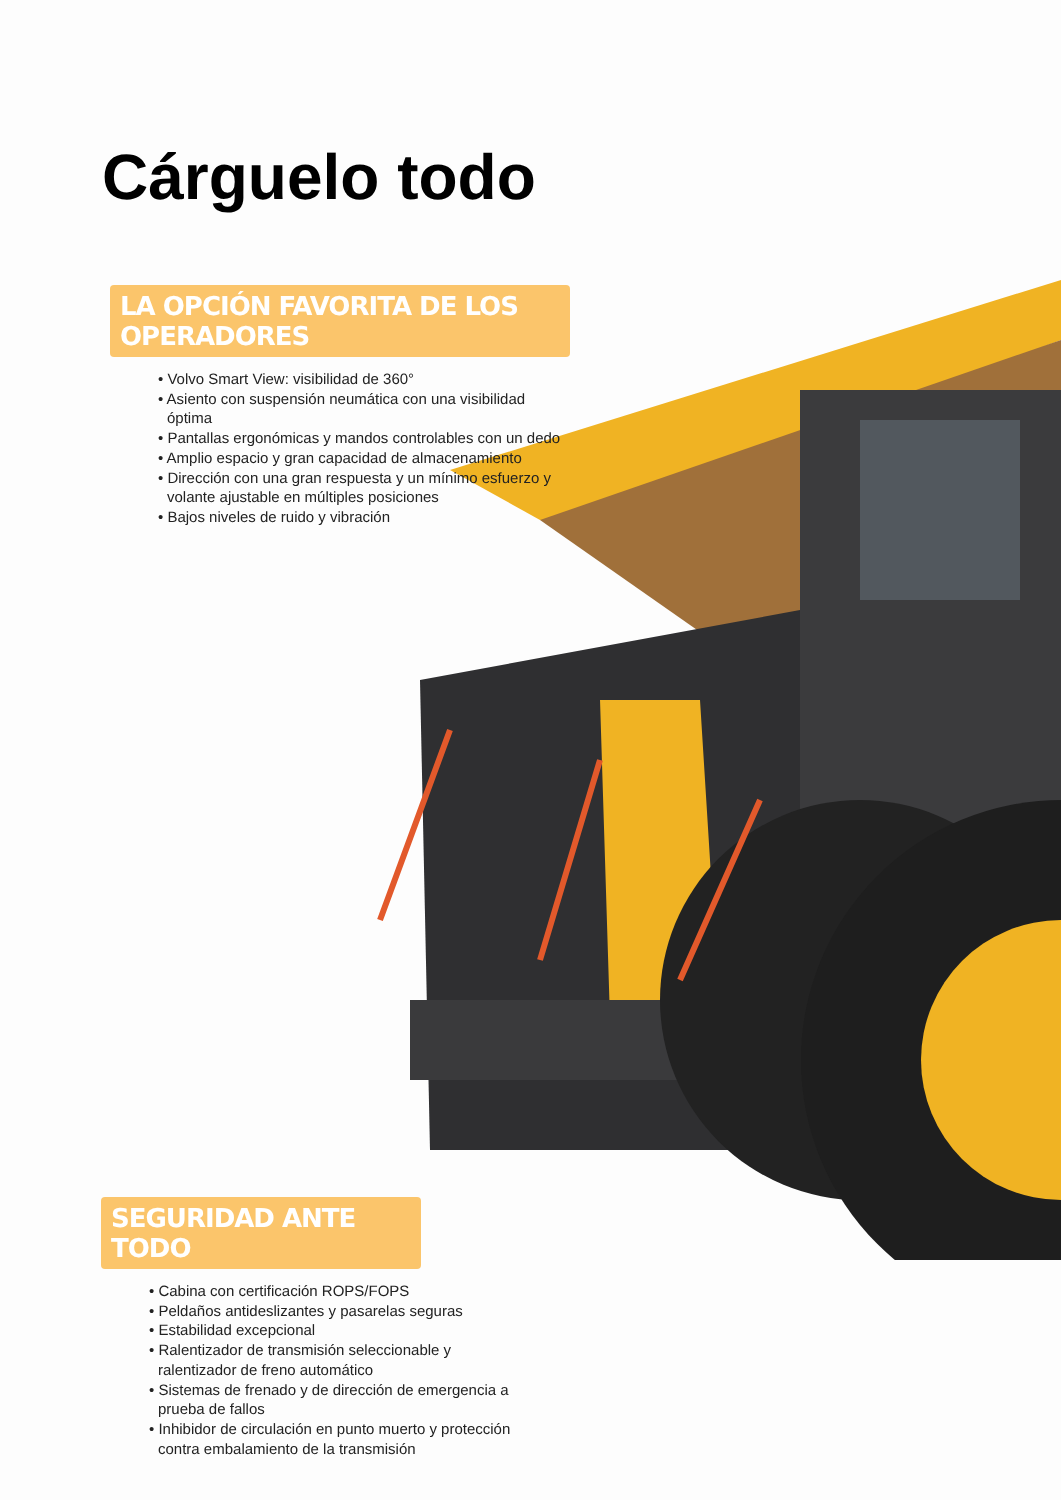Cárguelo todo
LA OPCIÓN FAVORITA DE LOS OPERADORES
• Volvo Smart View: visibilidad de 360°
• Asiento con suspensión neumática con una visibilidad óptima
• Pantallas ergonómicas y mandos controlables con un dedo
• Amplio espacio y gran capacidad de almacenamiento
• Dirección con una gran respuesta y un mínimo esfuerzo y volante ajustable en múltiples posiciones
• Bajos niveles de ruido y vibración
SEGURIDAD ANTE TODO
• Cabina con certificación ROPS/FOPS
• Peldaños antideslizantes y pasarelas seguras
• Estabilidad excepcional
• Ralentizador de transmisión seleccionable y ralentizador de freno automático
• Sistemas de frenado y de dirección de emergencia a prueba de fallos
• Inhibidor de circulación en punto muerto y protección contra embalamiento de la transmisión